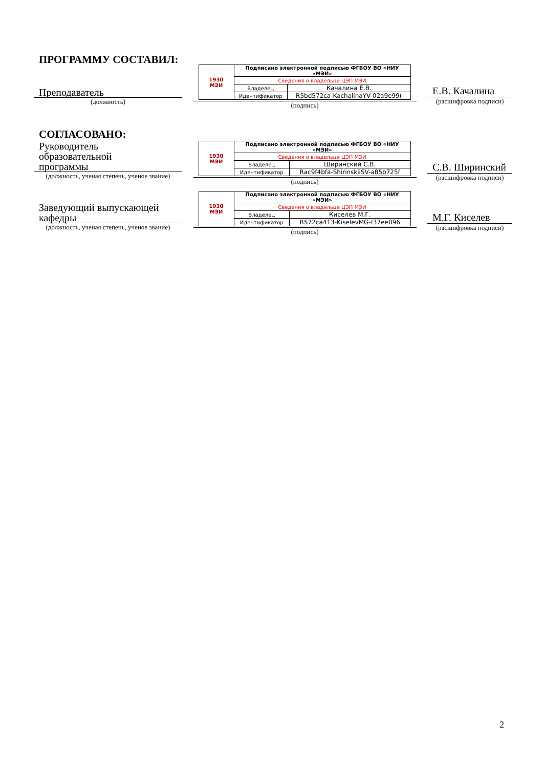ПРОГРАММУ СОСТАВИЛ:
Преподаватель
(должность)
| 1930 МЭИ | Подписано электронной подписью ФГБОУ ВО «НИУ «МЭИ» | |
| | Сведения о владельце ЦЭП МЭИ | |
| | Владелец | Качалина Е.В. |
| | Идентификатор | R5bd572ca-KachalinaYV-02a9e99( |
(подпись)
Е.В. Качалина
(расшифровка подписи)
СОГЛАСОВАНО:
Руководитель
образовательной
программы
(должность, ученая степень, ученое звание)
| 1930 МЭИ | Подписано электронной подписью ФГБОУ ВО «НИУ «МЭИ» | |
| | Сведения о владельце ЦЭП МЭИ | |
| | Владелец | Ширинский С.В. |
| | Идентификатор | Rac9f4bfa-ShirinskiiSV-a85b725f |
(подпись)
С.В. Ширинский
(расшифровка подписи)
Заведующий выпускающей
кафедры
(должность, ученая степень, ученое звание)
| 1930 МЭИ | Подписано электронной подписью ФГБОУ ВО «НИУ «МЭИ» | |
| | Сведения о владельце ЦЭП МЭИ | |
| | Владелец | Киселев М.Г. |
| | Идентификатор | R572ca413-KiselevMG-f37ee096 |
(подпись)
М.Г. Киселев
(расшифровка подписи)
2